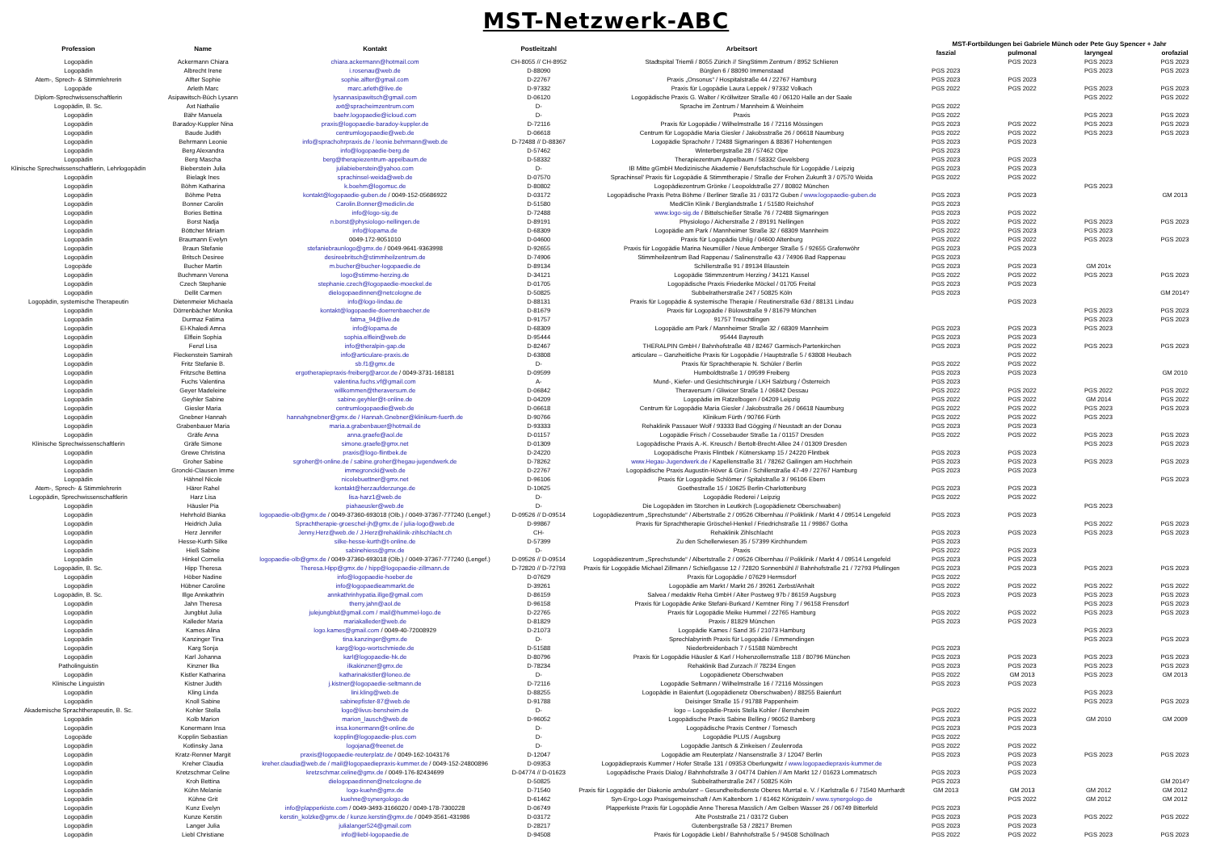MST-Netzwerk-ABC
| Profession | Name | Kontakt | Postleitzahl | Arbeitsort | MST-Fortbildungen bei Gabriele Münch oder Pete Guy Spencer + Jahr | | | |
| --- | --- | --- | --- | --- | --- | --- | --- | --- |
| | | | | | faszial | pulmonal | laryngeal | orofazial |
| Logopädin | Ackermann Chiara | chiara.ackermann@hotmail.com | CH-8055 // CH-8952 | Stadtspital Triemli / 8055 Zürich // SingStimm Zentrum / 8952 Schlieren | | PGS 2023 | PGS 2023 | PGS 2023 |
| Logopädin | Albrecht Irene | i.rosenau@web.de | D-88090 | Bürglen 6 / 88090 Immenstaad | PGS 2023 | | PGS 2023 | PGS 2023 |
| Atem-, Sprech- & Stimmlehrerin | Alfter Sophie | sophie.alfter@gmail.com | D-22767 | Praxis „Onsonus“ / Hospitalstraße 44 / 22767 Hamburg | PGS 2023 | PGS 2023 | | |
| Logopäde | Arleth Marc | marc.arleth@live.de | D-97332 | Praxis für Logopädie Laura Leppek / 97332 Volkach | PGS 2022 | PGS 2022 | PGS 2023 | PGS 2023 |
| Diplom-Sprechwissenschaftlerin | Asipawitsch-Büch Lysann | lysannasipawitsch@gmail.com | D-06120 | Logopädische Praxis G. Walter / Kröllwitzer Straße 40 / 06120 Halle an der Saale | | | PGS 2022 | PGS 2022 |
| Logopädin, B. Sc. | Axt Nathalie | axt@spracheimzentrum.com | D- | Sprache im Zentrum / Mannheim & Weinheim | PGS 2022 | | | |
| Logopädin | Bähr Manuela | baehr.logopaedie@icloud.com | D- | Praxis | PGS 2022 | | PGS 2023 | PGS 2023 |
| Logopädin | Baradoy-Kuppler Nina | praxis@logopaedie-baradoy-kuppler.de | D-72116 | Praxis für Logopädie / Wilhelmstraße 16 / 72116 Mössingen | PGS 2023 | PGS 2022 | PGS 2023 | PGS 2023 |
| Logopädin | Baude Judith | centrumlogopaedie@web.de | D-06618 | Centrum für Logopädie Maria Giesler / Jakobsstraße 26 / 06618 Naumburg | PGS 2022 | PGS 2022 | PGS 2023 | PGS 2023 |
| Logopädin | Behrmann Leonie | info@sprachohrpraxis.de / leonie.behrmann@web.de | D-72488 // D-88367 | Logopädie Sprachohr / 72488 Sigmaringen & 88367 Hohentengen | PGS 2023 | PGS 2023 | | |
| Logopädin | Berg Alexandra | info@logopaedie-berg.de | D-57462 | Winterbergstraße 28 / 57462 Olpe | PGS 2023 | | | |
| Logopädin | Berg Mascha | berg@therapiezentrum-appelbaum.de | D-58332 | Therapiezentrum Appelbaum / 58332 Gevelsberg | PGS 2023 | PGS 2023 | | |
| Klinische Sprechwissenschaftlerin, Lehrlogopädin | Bieberstein Julia | juliabieberstein@yahoo.com | D- | IB Mitte gGmbH Medizinische Akademie / Berufsfachschule für Logopädie / Leipzig | PGS 2023 | PGS 2023 | | |
| Logopädin | Bielagk Ines | sprachinsel-weida@web.de | D-07570 | Sprachinsel' Praxis für Logopädie & Stimmtherapie / Straße der Frohen Zukunft 3 / 07570 Weida | PGS 2022 | PGS 2022 | | |
| Logopädin | Böhm Katharina | k.boehm@logomuc.de | D-80802 | Logopädiezentrum Grönke / Leopoldstraße 27 / 80802 München | | | PGS 2023 | |
| Logopädin | Böhme Petra | kontakt@logopaedie-guben.de / 0049-152-05686922 | D-03172 | Logopädische Praxis Petra Böhme / Berliner Straße 31 / 03172 Guben / www.logopaedie-guben.de | PGS 2023 | PGS 2023 | | GM 2013 |
| Logopädin | Bonner Carolin | Carolin.Bonner@mediclin.de | D-51580 | MediClin Klinik / Berglandstraße 1 / 51580 Reichshof | PGS 2023 | | | |
| Logopädin | Bories Bettina | info@logo-sig.de | D-72488 | www.logo-sig.de / Bittelschießer Straße 76 / 72488 Sigmaringen | PGS 2023 | PGS 2022 | | |
| Logopädin | Borst Nadja | n.borst@physiologo-nellingen.de | D-89191 | Physiologo / Aicherstraße 2 / 89191 Nellingen | PGS 2022 | PGS 2022 | PGS 2023 | PGS 2023 |
| Logopädin | Böttcher Miriam | info@lopama.de | D-68309 | Logopädie am Park / Mannheimer Straße 32 / 68309 Mannheim | PGS 2022 | PGS 2023 | PGS 2023 | |
| Logopädin | Braumann Evelyn | 0049-172-9051010 | D-04600 | Praxis für Logopädie Uhlig / 04600 Altenburg | PGS 2022 | PGS 2022 | PGS 2023 | PGS 2023 |
| Logopädin | Braun Stefanie | stefaniebraunlogo@gmx.de / 0049-9641-9363998 | D-92655 | Praxis für Logopädie Marina Neumüller / Neue Amberger Straße 5 / 92655 Grafenwöhr | PGS 2023 | PGS 2023 | | |
| Logopädin | Britsch Desiree | desireebritsch@stimmheilzentrum.de | D-74906 | Stimmheilzentrum Bad Rappenau / Salinenstraße 43 / 74906 Bad Rappenau | PGS 2023 | | | |
| Logopäde | Bucher Martin | m.bucher@bucher-logopaedie.de | D-89134 | Schillerstraße 91 / 89134 Blaustein | PGS 2023 | PGS 2023 | GM 201x | |
| Logopädin | Buchmann Verena | logo@stimme-herzing.de | D-34121 | Logopädie Stimmzentrum Herzing / 34121 Kassel | PGS 2022 | PGS 2022 | PGS 2023 | PGS 2023 |
| Logopädin | Czech Stephanie | stephanie.czech@logopaedie-moeckel.de | D-01705 | Logopädische Praxis Friederike Möckel / 01705 Freital | PGS 2023 | PGS 2023 | | |
| Logopädin | Dellit Carmen | dielogopaedinnen@netcologne.de | D-50825 | Subbelratherstraße 247 / 50825 Köln | PGS 2023 | | | GM 2014? |
| Logopädin, systemische Therapeutin | Dietenmeier Michaela | info@logo-lindau.de | D-88131 | Praxis für Logopädie & systemische Therapie / Reutinerstraße 63d / 88131 Lindau | | PGS 2023 | | |
| Logopädin | Dörrenbächer Monika | kontakt@logopaedie-doerrenbaecher.de | D-81679 | Praxis für Logopädie / Bülowstraße 9 / 81679 München | | | PGS 2023 | PGS 2023 |
| Logopädin | Durmaz Fatima | fatma_94@live.de | D-91757 | 91757 Treuchtlingen | | | PGS 2023 | PGS 2023 |
| Logopädin | El-Khaledi Amna | info@lopama.de | D-68309 | Logopädie am Park / Mannheimer Straße 32 / 68309 Mannheim | PGS 2023 | PGS 2023 | PGS 2023 | |
| Logopädin | Elflein Sophia | sophia.elflein@web.de | D-95444 | 95444 Bayreuth | PGS 2023 | PGS 2023 | | |
| Logopädin | Fenzl Lisa | info@theralpin-gap.de | D-82467 | THERALPIN GmbH / Bahnhofstraße 48 / 82467 Garmisch-Partenkirchen | PGS 2023 | PGS 2022 | PGS 2023 | PGS 2023 |
| Logopädin | Fleckenstein Samirah | info@articulare-praxis.de | D-63808 | articulare – Ganzheitliche Praxis für Logopädie / Hauptstraße 5 / 63808 Heubach | | PGS 2022 | | |
| Logopädin | Fritz Stefanie B. | sb.f1@gmx.de | D- | Praxis für Sprachtherapie N. Schüler / Berlin | PGS 2022 | PGS 2022 | | |
| Logopädin | Fritzsche Bettina | ergotherapiepraxis-freiberg@arcor.de / 0049-3731-168181 | D-09599 | Humboldtstraße 1 / 09599 Freiberg | PGS 2023 | PGS 2023 | | GM 2010 |
| Logopädin | Fuchs Valentina | valentina.fuchs.vf@gmail.com | A- | Mund-, Kiefer- und Gesichtschirurgie / LKH Salzburg / Österreich | PGS 2023 | | | |
| Logopädin | Geyer Madeleine | willkommen@theraversum.de | D-06842 | Theraversum / Gliwicer Straße 1 / 06842 Dessau | PGS 2022 | PGS 2022 | PGS 2022 | PGS 2022 |
| Logopädin | Geyhler Sabine | sabine.geyhler@t-online.de | D-04209 | Logopädie im Ratzelbogen / 04209 Leipzig | PGS 2022 | PGS 2022 | GM 2014 | PGS 2022 |
| Logopädin | Giesler Maria | centrumlogopaedie@web.de | D-06618 | Centrum für Logopädie Maria Giesler / Jakobsstraße 26 / 06618 Naumburg | PGS 2022 | PGS 2022 | PGS 2023 | PGS 2023 |
| Logopädin | Gnebner Hannah | hannahgnebner@gmx.de / Hannah.Gnebner@klinikum-fuerth.de | D-90766 | Klinikum Fürth / 90766 Fürth | PGS 2022 | PGS 2022 | PGS 2023 | |
| Logopädin | Grabenbauer Maria | maria.a.grabenbauer@hotmail.de | D-93333 | Rehaklinik Passauer Wolf / 93333 Bad Gögging // Neustadt an der Donau | PGS 2023 | PGS 2023 | | |
| Logopädin | Gräfe Anna | anna.graefe@aol.de | D-01157 | Logopädie Frisch / Cossebauder Straße 1a / 01157 Dresden | PGS 2022 | PGS 2022 | PGS 2023 | PGS 2023 |
| Klinische Sprechwissenschaftlerin | Gräfe Simone | simone.graefe@gmx.net | D-01309 | Logopädische Praxis A.-K. Kreusch / Bertolt-Brecht-Allee 24 / 01309 Dresden | | | PGS 2023 | PGS 2023 |
| Logopädin | Grewe Christina | praxis@logo-flintbek.de | D-24220 | Logopädische Praxis Flintbek / Kütnerskamp 15 / 24220 Flintbek | PGS 2023 | PGS 2023 | | |
| Logopädin | Groher Sabine | sgroher@t-online.de / sabine.groher@hegau-jugendwerk.de | D-78262 | www.Hegau-Jugendwerk.de / Kapellenstraße 31 / 78262 Gailingen am Hochrhein | PGS 2023 | PGS 2023 | PGS 2023 | PGS 2023 |
| Logopädin | Groncki-Clausen Imme | immegroncki@web.de | D-22767 | Logopädische Praxis Augustin-Höver & Grün / Schillerstraße 47-49 / 22767 Hamburg | PGS 2023 | PGS 2023 | | |
| Logopädin | Hähnel Nicole | nicolebuettner@gmx.net | D-96106 | Praxis für Logopädie Schlömer / Spitalstraße 3 / 96106 Ebern | | | | PGS 2023 |
| Atem-, Sprech- & Stimmlehrerin | Härer Rahel | kontakt@herzaufderzunge.de | D-10625 | Goethestraße 15 / 10625 Berlin-Charlottenburg | PGS 2023 | PGS 2023 | | |
| Logopädin, Sprechwissenschaftlerin | Harz Lisa | lisa-harz1@web.de | D- | Logopädie Rederei / Leipzig | PGS 2022 | PGS 2022 | | |
| Logopädin | Häusler Pia | piahaeusler@web.de | D- | Die Logopäden im Storchen in Leutkirch (Logopädienetz Oberschwaben) | | | PGS 2023 | |
| Logopädin | Hehrhold Bianka | logopaedie-olb@gmx.de / 0049-37360-693018 (Olb.) / 0049-37367-777240 (Lengef.) | D-09526 // D-09514 | Logopädiezentrum „Sprechstunde“ / Albertstraße 2 / 09526 Olbernhau // Poliklinik / Markt 4 / 09514 Lengefeld | PGS 2023 | PGS 2023 | | |
| Logopädin | Heidrich Julia | Sprachtherapie-groeschel-jh@gmx.de / julia-logo@web.de | D-99867 | Praxis für Sprachtherapie Gröschel-Henkel / Friedrichstraße 11 / 99867 Gotha | | | PGS 2022 | PGS 2023 |
| Logopädin | Herz Jennifer | Jenny.Herz@web.de / J.Herz@rehaklinik-zihlschlacht.ch | CH- | Rehaklinik Zihlschlacht | PGS 2023 | PGS 2023 | PGS 2023 | PGS 2023 |
| Logopädin | Hesse-Kurth Silke | silke-hesse-kurth@t-online.de | D-57399 | Zu den Schellerwiesen 35 / 57399 Kirchhundem | PGS 2023 | | | |
| Logopädin | Hieß Sabine | sabinehiess@gmx.de | D- | Praxis | PGS 2022 | PGS 2023 | | |
| Logopädin | Hinkel Cornelia | logopaedie-olb@gmx.de / 0049-37360-693018 (Olb.) / 0049-37367-777240 (Lengef.) | D-09526 // D-09514 | Logopädiezentrum „Sprechstunde“ / Albertstraße 2 / 09526 Olbernhau // Poliklinik / Markt 4 / 09514 Lengefeld | PGS 2023 | PGS 2023 | | |
| Logopädin, B. Sc. | Hipp Theresa | Theresa.Hipp@gmx.de / hipp@logopaedie-zillmann.de | D-72820 // D-72793 | Praxis für Logopädie Michael Zillmann / Schießgasse 12 / 72820 Sonnenbühl // Bahnhofstraße 21 / 72793 Pfullingen | PGS 2023 | PGS 2023 | PGS 2023 | PGS 2023 |
| Logopädin | Höber Nadine | info@logopaedie-hoeber.de | D-07629 | Praxis für Logopädie / 07629 Hermsdorf | PGS 2022 | | | |
| Logopädin | Hübner Caroline | info@logopaedieammarkt.de | D-39261 | Logopädie am Markt / Markt 26 / 39261 Zerbst/Anhalt | PGS 2022 | PGS 2022 | PGS 2022 | PGS 2022 |
| Logopädin, B. Sc. | Illge Annkathrin | annkathrinhypatia.illge@gmail.com | D-86159 | Salvea / medaktiv Reha GmbH / Alter Postweg 97b / 86159 Augsburg | PGS 2023 | PGS 2023 | PGS 2023 | PGS 2023 |
| Logopädin | Jahn Theresa | therry.jahn@aol.de | D-96158 | Praxis für Logopädie Anke Stefani-Burkard / Kerntner Ring 7 / 96158 Frensdorf | | | PGS 2023 | PGS 2023 |
| Logopädin | Jungblut Julia | julejungblut@gmail.com / mail@hummel-logo.de | D-22765 | Praxis für Logopädie Meike Hummel / 22765 Hamburg | PGS 2022 | PGS 2022 | PGS 2023 | PGS 2023 |
| Logopädin | Kalleder Maria | mariakalleder@web.de | D-81829 | Praxis / 81829 München | PGS 2023 | PGS 2023 | | |
| Logopädin | Kames Alina | logo.kames@gmail.com / 0049-40-72008929 | D-21073 | Logopädie Kames / Sand 35 / 21073 Hamburg | | | PGS 2023 | |
| Logopädin | Kanzinger Tina | tina.kanzinger@gmx.de | D- | Sprechlabyrinth Praxis für Logopädie / Emmendingen | | | PGS 2023 | PGS 2023 |
| Logopädin | Karg Sonja | karg@logo-wortschmiede.de | D-51588 | Niederbreidenbach 7 / 51588 Nümbrecht | PGS 2023 | | | |
| Logopädin | Karl Johanna | karl@logopaedie-hk.de | D-80796 | Praxis für Logopädie Häusler & Karl / Hohenzollernstraße 118 / 80796 München | PGS 2023 | PGS 2023 | PGS 2023 | PGS 2023 |
| Patholinguistin | Kinzner Ilka | ilkakinzner@gmx.de | D-78234 | Rehaklinik Bad Zurzach // 78234 Engen | PGS 2023 | PGS 2023 | PGS 2023 | PGS 2023 |
| Logopädin | Kistler Katharina | katharinakistler@loneo.de | D- | Logopädienetz Oberschwaben | PGS 2022 | GM 2013 | PGS 2023 | GM 2013 |
| Klinische Linguistin | Kistner Judith | j.kistner@logopaedie-seltmann.de | D-72116 | Logopädie Seltmann / Wilhelmstraße 16 / 72116 Mössingen | PGS 2023 | PGS 2023 | | |
| Logopädin | Kling Linda | lini.kling@web.de | D-88255 | Logopädie in Baienfurt (Logopädienetz Oberschwaben) / 88255 Baienfurt | | | PGS 2023 | |
| Logopädin | Knoll Sabine | sabinepfister-87@web.de | D-91788 | Deisinger Straße 15 / 91788 Pappenheim | | | PGS 2023 | PGS 2023 |
| Akademische Sprachtherapeutin, B. Sc. | Kohler Stella | logo@livus-bensheim.de | D- | logo – Logopädie-Praxis Stella Kohler / Bensheim | PGS 2022 | PGS 2022 | | |
| Logopädin | Kolb Marion | marion_lausch@web.de | D-96052 | Logopädische Praxis Sabine Belling / 96052 Bamberg | PGS 2023 | PGS 2023 | GM 2010 | GM 2009 |
| Logopädin | Konermann Insa | insa.konermann@t-online.de | D- | Logopädische Praxis Centner / Tornesch | PGS 2023 | PGS 2023 | | |
| Logopäde | Kopplin Sebastian | kopplin@logopaedie-plus.com | D- | Logopädie PLUS / Augsburg | PGS 2022 | | | |
| Logopädin | Kotlinsky Jana | logojana@freenet.de | D- | Logopädie Jantsch & Zinkeisen / Zeulenroda | PGS 2022 | PGS 2022 | | |
| Logopädin | Kratz-Renner Margit | praxis@logopaedie-reuterplatz.de / 0049-162-1043176 | D-12047 | Logopädie am Reuterplatz / Nansenstraße 3 / 12047 Berlin | PGS 2023 | PGS 2023 | PGS 2023 | PGS 2023 |
| Logopädin | Kreher Claudia | kreher.claudia@web.de / mail@logopaediepraxis-kummer.de / 0049-152-24800896 | D-09353 | Logopädiepraxis Kummer / Hofer Straße 131 / 09353 Oberlungwitz / www.logopaediepraxis-kummer.de | | PGS 2023 | | |
| Logopädin | Kretzschmar Celine | kretzschmar.celine@gmx.de / 0049-176-82434699 | D-04774 // D-01623 | Logopädische Praxis Dialog / Bahnhofstraße 3 / 04774 Dahlen // Am Markt 12 / 01623 Lommatzsch | PGS 2023 | PGS 2023 | | |
| Logopädin | Kroh Bettina | dielogopaedinnen@netcologne.de | D-50825 | Subbelratherstraße 247 / 50825 Köln | PGS 2023 | | | GM 2014? |
| Logopädin | Kühn Melanie | logo-kuehn@gmx.de | D-71540 | Praxis für Logopädie der Diakonie ambulant – Gesundheitsdienste Oberes Murrtal e. V. / Karlstraße 6 / 71540 Murrhardt | GM 2013 | GM 2013 | GM 2012 | GM 2012 |
| Logopädin | Kühne Grit | kuehne@synergologo.de | D-61462 | Syn-Ergo-Logo Praxisgemeinschaft / Am Kaltenborn 1 / 61462 Königstein / www.synergologo.de | | PGS 2022 | GM 2012 | GM 2012 |
| Logopädin | Kunz Evelyn | info@plapperkiste.com / 0049-3493-3166020 / 0049-178-7300228 | D-06749 | Plapperkiste Praxis für Logopädie Anne Theresa Masslich / Am Gelben Wasser 26 / 06749 Bitterfeld | PGS 2023 | | | |
| Logopädin | Kunze Kerstin | kerstin_kolzke@gmx.de / kunze.kerstin@gmx.de / 0049-3561-431986 | D-03172 | Alte Poststraße 21 / 03172 Guben | PGS 2023 | PGS 2023 | PGS 2022 | PGS 2022 |
| Logopädin | Langer Julia | julialanger524@gmail.com | D-28217 | Gutenbergstraße 53 / 28217 Bremen | PGS 2023 | PGS 2023 | | |
| Logopädin | Liebl Christiane | info@liebl-logopaedie.de | D-94508 | Praxis für Logopädie Liebl / Bahnhofstraße 5 / 94508 Schöllnach | PGS 2022 | PGS 2022 | PGS 2023 | PGS 2023 |